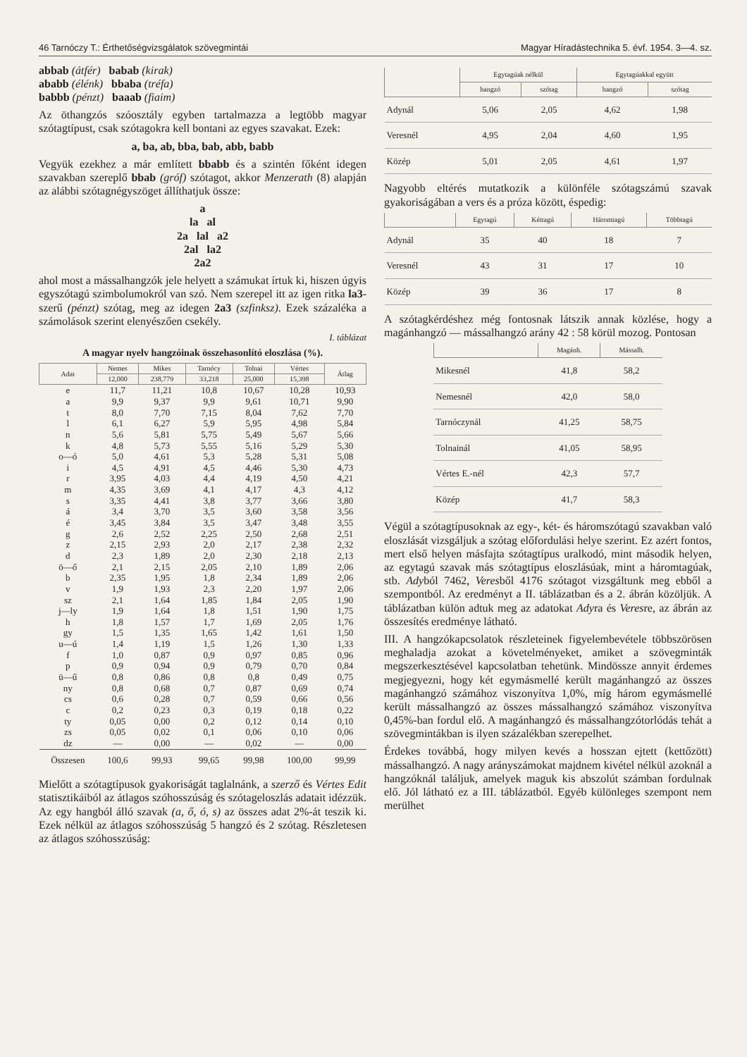46 Tarnóczy T.: Érthetőségvizsgálatok szövegmintái Magyar Híradástechnika 5. évf. 1954. 3—4. sz.
abbab (átfér) babab (kirak)
ababb (élénk) bbaba (tréfa)
babbb (pénzt) baaab (fiaim)
Az öthangzós szóosztály egyben tartalmazza a legtöbb magyar szótagtípust, csak szótagokra kell bontani az egyes szavakat. Ezek:
a, ba, ab, bba, bab, abb, babb
Vegyük ezekhez a már említett bbabb és a szintén főként idegen szavakban szereplő bbab (gróf) szótagot, akkor Menzerath (8) alapján az alábbi szótagnégyszöget állíthatjuk össze:
a
la al
2a lal a2
2al la2
2a2
ahol most a mássalhangzók jele helyett a számukat írtuk ki, hiszen úgyis egyszótagú szimbolumokról van szó. Nem szerepel itt az igen ritka la3-szerű (pénzt) szótag, meg az idegen 2a3 (szfinksz). Ezek százaléka a számolások szerint elenyészően csekély.
I. táblázat
A magyar nyelv hangzóinak összehasonlító eloszlása (%).
| Adat | Nemes | Mikes | Tarnócy | Tolnai | Vértes | Átlag |
| --- | --- | --- | --- | --- | --- | --- |
| | 12,000 | 238,779 | 33,218 | 25,000 | 15,398 | |
| e | 11,7 | 11,21 | 10,8 | 10,67 | 10,28 | 10,93 |
| a | 9,9 | 9,37 | 9,9 | 9,61 | 10,71 | 9,90 |
| t | 8,0 | 7,70 | 7,15 | 8,04 | 7,62 | 7,70 |
| l | 6,1 | 6,27 | 5,9 | 5,95 | 4,98 | 5,84 |
| n | 5,6 | 5,81 | 5,75 | 5,49 | 5,67 | 5,66 |
| k | 4,8 | 5,73 | 5,55 | 5,16 | 5,29 | 5,30 |
| o—ó | 5,0 | 4,61 | 5,3 | 5,28 | 5,31 | 5,08 |
| i | 4,5 | 4,91 | 4,5 | 4,46 | 5,30 | 4,73 |
| r | 3,95 | 4,03 | 4,4 | 4,19 | 4,50 | 4,21 |
| m | 4,35 | 3,69 | 4,1 | 4,17 | 4,3 | 4,12 |
| s | 3,35 | 4,41 | 3,8 | 3,77 | 3,66 | 3,80 |
| á | 3,4 | 3,70 | 3,5 | 3,60 | 3,58 | 3,56 |
| é | 3,45 | 3,84 | 3,5 | 3,47 | 3,48 | 3,55 |
| g | 2,6 | 2,52 | 2,25 | 2,50 | 2,68 | 2,51 |
| z | 2,15 | 2,93 | 2,0 | 2,17 | 2,38 | 2,32 |
| d | 2,3 | 1,89 | 2,0 | 2,30 | 2,18 | 2,13 |
| ö—ő | 2,1 | 2,15 | 2,05 | 2,10 | 1,89 | 2,06 |
| b | 2,35 | 1,95 | 1,8 | 2,34 | 1,89 | 2,06 |
| v | 1,9 | 1,93 | 2,3 | 2,20 | 1,97 | 2,06 |
| sz | 2,1 | 1,64 | 1,85 | 1,84 | 2,05 | 1,90 |
| j—ly | 1,9 | 1,64 | 1,8 | 1,51 | 1,90 | 1,75 |
| h | 1,8 | 1,57 | 1,7 | 1,69 | 2,05 | 1,76 |
| gy | 1,5 | 1,35 | 1,65 | 1,42 | 1,61 | 1,50 |
| u—ú | 1,4 | 1,19 | 1,5 | 1,26 | 1,30 | 1,33 |
| f | 1,0 | 0,87 | 0,9 | 0,97 | 0,85 | 0,96 |
| p | 0,9 | 0,94 | 0,9 | 0,79 | 0,70 | 0,84 |
| ü—ű | 0,8 | 0,86 | 0,8 | 0,8 | 0,49 | 0,75 |
| ny | 0,8 | 0,68 | 0,7 | 0,87 | 0,69 | 0,74 |
| cs | 0,6 | 0,28 | 0,7 | 0,59 | 0,66 | 0,56 |
| c | 0,2 | 0,23 | 0,3 | 0,19 | 0,18 | 0,22 |
| ty | 0,05 | 0,00 | 0,2 | 0,12 | 0,14 | 0,10 |
| zs | 0,05 | 0,02 | 0,1 | 0,06 | 0,10 | 0,06 |
| dz | — | 0,00 | — | 0,02 | — | 0,00 |
| Összesen | 100,6 | 99,93 | 99,65 | 99,98 | 100,00 | 99,99 |
Mielőtt a szótagtípusok gyakoriságát taglalnánk, a szerző és Vértes Edit statisztikáiból az átlagos szóhosszúság és szótageloszlás adatait idézzük. Az egy hangból álló szavak (a, ő, ó, s) az összes adat 2%-át teszik ki. Ezek nélkül az átlagos szóhosszúság 5 hangzó és 2 szótag. Részletesen az átlagos szóhosszúság:
| | Egytagúak nélkül | | Egytagúakkal együtt | |
| --- | --- | --- | --- | --- |
| | hangzó | szótag | hangzó | szótag |
| Adynál | 5,06 | 2,05 | 4,62 | 1,98 |
| Veresnél | 4,95 | 2,04 | 4,60 | 1,95 |
| Közép | 5,01 | 2,05 | 4,61 | 1,97 |
Nagyobb eltérés mutatkozik a különféle szótagszámú szavak gyakoriságában a vers és a próza között, éspedig:
| | Egytagú | Kéttagú | Háromtagú | Többtagú |
| --- | --- | --- | --- | --- |
| Adynál | 35 | 40 | 18 | 7 |
| Veresnél | 43 | 31 | 17 | 10 |
| Közép | 39 | 36 | 17 | 8 |
A szótagkérdéshez még fontosnak látszik annak közlése, hogy a magánhangzó — mássalhangzó arány 42 : 58 körül mozog. Pontosan
| | Magánh. | Mássalh. |
| --- | --- | --- |
| Mikesnél | 41,8 | 58,2 |
| Nemesnél | 42,0 | 58,0 |
| Tarnóczynál | 41,25 | 58,75 |
| Tolnainál | 41,05 | 58,95 |
| Vértes E.-nél | 42,3 | 57,7 |
| Közép | 41,7 | 58,3 |
Végül a szótagtípusoknak az egy-, két- és háromszótagú szavakban való eloszlását vizsgáljuk a szótag előfordulási helye szerint. Ez azért fontos, mert első helyen másfajta szótagtípus uralkodó, mint második helyen, az egytagú szavak más szótagtípus eloszlásúak, mint a háromtagúak, stb. Adyból 7462, Veresből 4176 szótagot vizsgáltunk meg ebből a szempontból. Az eredményt a II. táblázatban és a 2. ábrán közöljük. A táblázatban külön adtuk meg az adatokat Adyra és Veresre, az ábrán az összesítés eredménye látható.
III. A hangzókapcsolatok részleteinek figyelembevétele többszörösen meghaladja azokat a követelményeket, amiket a szövegminták megszerkesztésével kapcsolatban tehetünk. Mindössze annyit érdemes megjegyezni, hogy két egymásmellé került magánhangzó az összes magánhangzó számához viszonyítva 1,0%, míg három egymásmellé került mássalhangzó az összes mássalhangzó számához viszonyítva 0,45%-ban fordul elő. A magánhangzó és mássalhangzótorlódás tehát a szövegmintákban is ilyen százalékban szerepelhet.
Érdekes továbbá, hogy milyen kevés a hosszan ejtett (kettőzött) mássalhangzó. A nagy arányszámokat majdnem kivétel nélkül azoknál a hangzóknál találjuk, amelyek maguk kis abszolút számban fordulnak elő. Jól látható ez a III. táblázatból. Egyéb különleges szempont nem merülhet